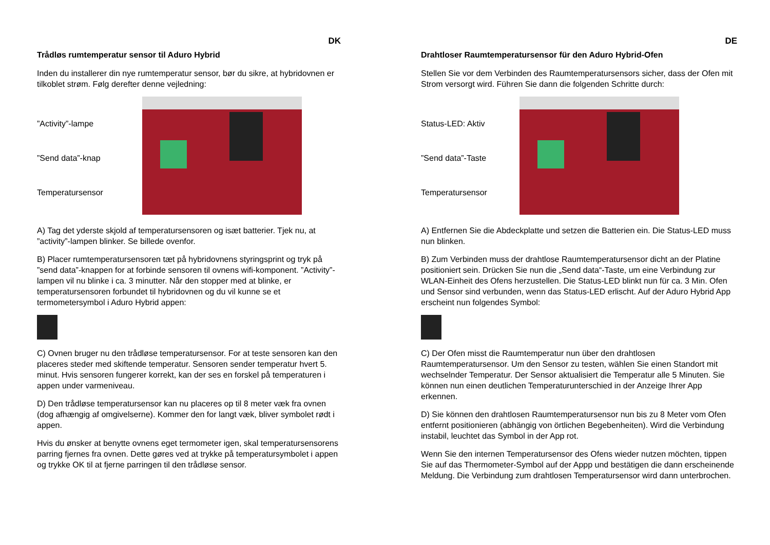DK
Trådløs rumtemperatur sensor til Aduro Hybrid
Inden du installerer din nye rumtemperatur sensor, bør du sikre, at hybridovnen er tilkoblet strøm. Følg derefter denne vejledning:
”Activity”-lampe”Send data”-knap
Temperatursensor
A) Tag det yderste skjold af temperatursensoren og isæt batterier. Tjek nu, at ”activity”-lampen blinker. Se billede ovenfor.
B) Placer rumtemperatursensoren tæt på hybridovnens styringsprint og tryk på ”send data”-knappen for at forbinde sensoren til ovnens wifi-komponent. ”Activity”-lampen vil nu blinke i ca. 3 minutter. Når den stopper med at blinke, er temperatursensoren forbundet til hybridovnen og du vil kunne se et termometersymbol i Aduro Hybrid appen:
C) Ovnen bruger nu den trådløse temperatursensor. For at teste sensoren kan den placeres steder med skiftende temperatur. Sensoren sender temperatur hvert 5. minut. Hvis sensoren fungerer korrekt, kan der ses en forskel på temperaturen i appen under varmeniveau.
D) Den trådløse temperatursensor kan nu placeres op til 8 meter væk fra ovnen (dog afhængig af omgivelserne). Kommer den for langt væk, bliver symbolet rødt i appen.
Hvis du ønsker at benytte ovnens eget termometer igen, skal temperatursensorens parring fjernes fra ovnen. Dette gøres ved at trykke på temperatursymbolet i appen og trykke OK til at fjerne parringen til den trådløse sensor.
DE
Drahtloser Raumtemperatursensor für den Aduro Hybrid-Ofen
Stellen Sie vor dem Verbinden des Raumtemperatursensors sicher, dass der Ofen mit Strom versorgt wird. Führen Sie dann die folgenden Schritte durch:
Status-LED: Aktiv”Send data”-Taste
Temperatursensor
A) Entfernen Sie die Abdeckplatte und setzen die Batterien ein. Die Status-LED muss nun blinken.
B) Zum Verbinden muss der drahtlose Raumtemperatursensor dicht an der Platine positioniert sein. Drücken Sie nun die „Send data“-Taste, um eine Verbindung zur WLAN-Einheit des Ofens herzustellen. Die Status-LED blinkt nun für ca. 3 Min. Ofen und Sensor sind verbunden, wenn das Status-LED erlischt. Auf der Aduro Hybrid App erscheint nun folgendes Symbol:
C) Der Ofen misst die Raumtemperatur nun über den drahtlosen Raumtemperatursensor. Um den Sensor zu testen, wählen Sie einen Standort mit wechselnder Temperatur. Der Sensor aktualisiert die Temperatur alle 5 Minuten. Sie können nun einen deutlichen Temperaturunterschied in der Anzeige Ihrer App erkennen.
D) Sie können den drahtlosen Raumtemperatursensor nun bis zu 8 Meter vom Ofen entfernt positionieren (abhängig von örtlichen Begebenheiten). Wird die Verbindung instabil, leuchtet das Symbol in der App rot.
Wenn Sie den internen Temperatursensor des Ofens wieder nutzen möchten, tippen Sie auf das Thermometer-Symbol auf der Appp und bestätigen die dann erscheinende Meldung. Die Verbindung zum drahtlosen Temperatursensor wird dann unterbrochen.